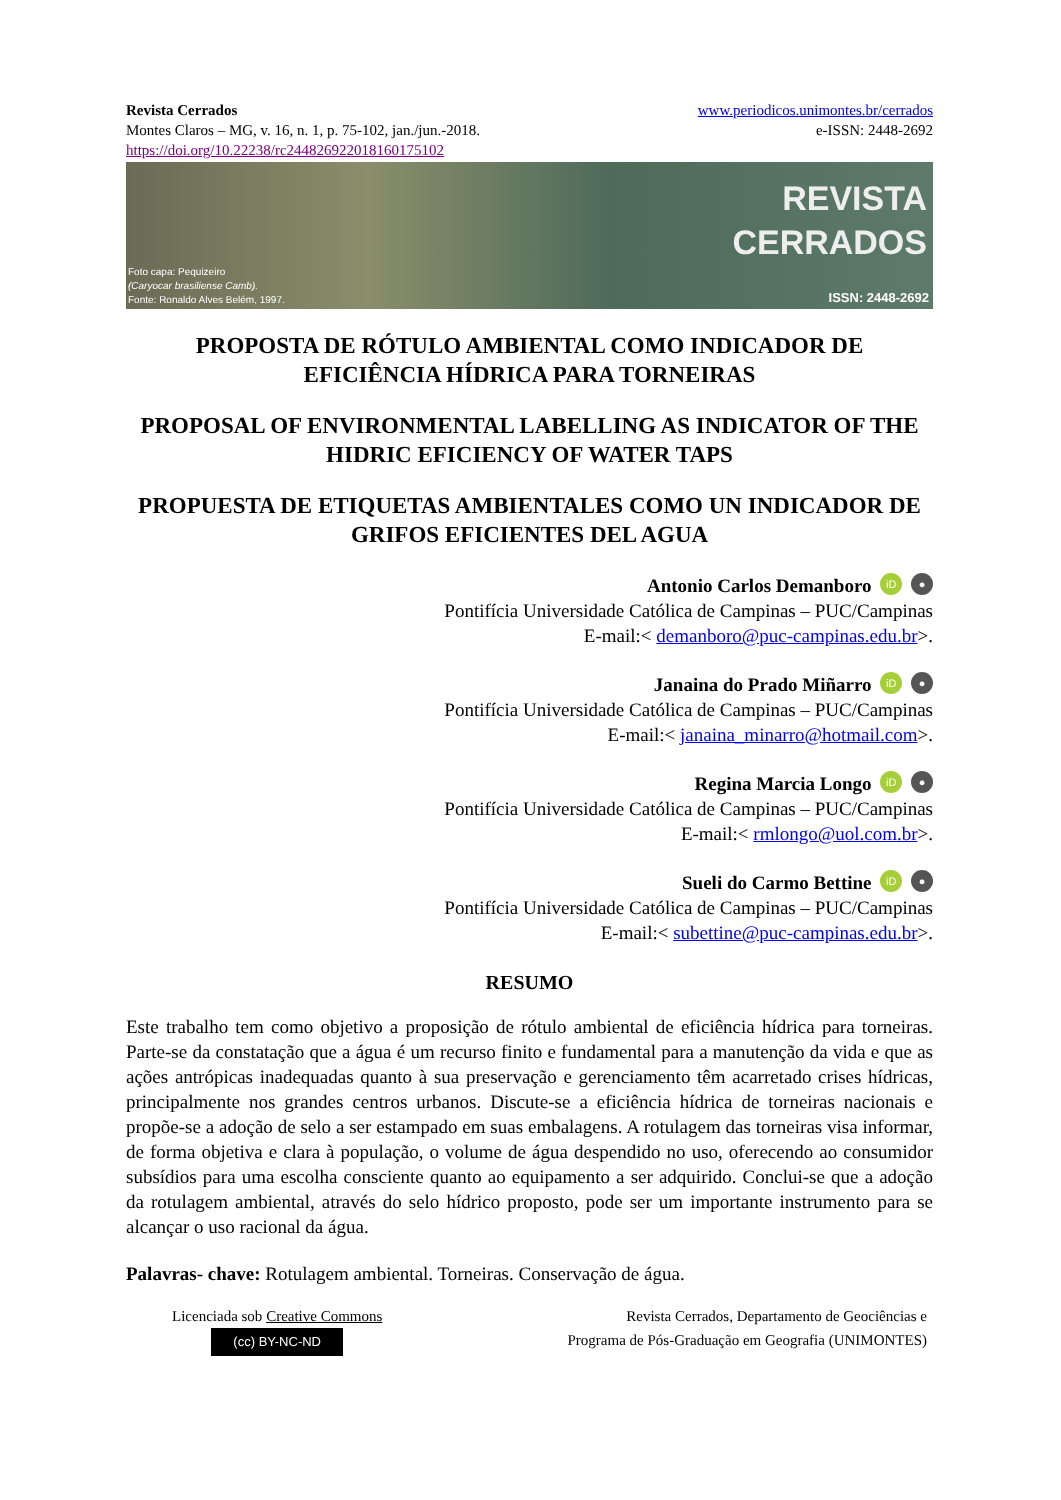Revista Cerrados
Montes Claros – MG, v. 16, n. 1, p. 75-102, jan./jun.-2018.
https://doi.org/10.22238/rc24482692201816017510​2
www.periodicos.unimontes.br/cerrados
e-ISSN: 2448-2692
REVISTA
CERRADOS
Foto capa: Pequizeiro
(Caryocar brasiliense Camb).
Fonte: Ronaldo Alves Belém, 1997.
ISSN: 2448-2692
PROPOSTA DE RÓTULO AMBIENTAL COMO INDICADOR DE EFICIÊNCIA HÍDRICA PARA TORNEIRAS
PROPOSAL OF ENVIRONMENTAL LABELLING AS INDICATOR OF THE HIDRIC EFICIENCY OF WATER TAPS
PROPUESTA DE ETIQUETAS AMBIENTALES COMO UN INDICADOR DE GRIFOS EFICIENTES DEL AGUA
Antonio Carlos Demanboro iD ●
Pontifícia Universidade Católica de Campinas – PUC/Campinas
E-mail:< demanboro@puc-campinas.edu.br>.
Janaina do Prado Miñarro iD ●
Pontifícia Universidade Católica de Campinas – PUC/Campinas
E-mail:< janaina_minarro@hotmail.com>.
Regina Marcia Longo iD ●
Pontifícia Universidade Católica de Campinas – PUC/Campinas
E-mail:< rmlongo@uol.com.br>.
Sueli do Carmo Bettine iD ●
Pontifícia Universidade Católica de Campinas – PUC/Campinas
E-mail:< subettine@puc-campinas.edu.br>.
RESUMO
Este trabalho tem como objetivo a proposição de rótulo ambiental de eficiência hídrica para torneiras. Parte-se da constatação que a água é um recurso finito e fundamental para a manutenção da vida e que as ações antrópicas inadequadas quanto à sua preservação e gerenciamento têm acarretado crises hídricas, principalmente nos grandes centros urbanos. Discute-se a eficiência hídrica de torneiras nacionais e propõe-se a adoção de selo a ser estampado em suas embalagens. A rotulagem das torneiras visa informar, de forma objetiva e clara à população, o volume de água despendido no uso, oferecendo ao consumidor subsídios para uma escolha consciente quanto ao equipamento a ser adquirido. Conclui-se que a adoção da rotulagem ambiental, através do selo hídrico proposto, pode ser um importante instrumento para se alcançar o uso racional da água.
Palavras- chave: Rotulagem ambiental. Torneiras. Conservação de água.
Licenciada sob Creative Commons
(cc) BY-NC-ND
Revista Cerrados, Departamento de Geociências e
Programa de Pós-Graduação em Geografia (UNIMONTES)